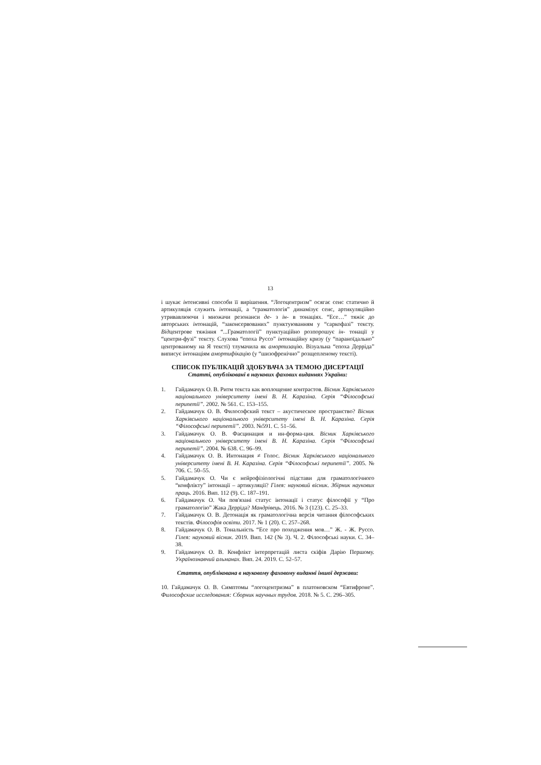13
і шукає інтенсивні способи її вирішення. “Логоцентризм” осягає сенс статично й артикуляція служить інтонації, а “граматологія” динамізує сенс, артикуляційно утривавлюючи і множачи резонанси де- з ін- в тонаціях. “Есе…” тяжіє до авторських інтонацій, “законсервованих” пунктуюванням у “саркофазі” тексту. Відцентрове тяжіння “...Граматології” пунктуаційно розпорошує ін- тонації у “центри-фузі” тексту. Слухова “епоха Руссо” інтонаційну кризу (у “параноїдально” центрованому на Я тексті) тлумачила як амортизацію. Візуальна “епоха Дерріда” виписує інтонаціям амортифікацію (у “шизофренічно” розщепленому тексті).
СПИСОК ПУБЛІКАЦІЙ ЗДОБУВАЧА ЗА ТЕМОЮ ДИСЕРТАЦІЇ
Статті, опубліковані в наукових фахових виданнях України:
1. Гайдамачук О. В. Ритм текста как воплощение контрастов. Вісник Харківського національного університету імені В. Н. Каразіна. Серія “Філософські перипетії”. 2002. № 561. С. 153–155.
2. Гайдамачук О. В. Философский текст – акустическое пространство? Вісник Харківського національного університету імені В. Н. Каразіна. Серія “Філософські перипетії”. 2003. №591. С. 51–56.
3. Гайдамачук О. В. Фасцинация и ин-форма-ция. Вісник Харківського національного університету імені В. Н. Каразіна. Серія “Філософські перипетії”. 2004. № 638. С. 96–99.
4. Гайдамачук О. В. Интонация ≠ Голос. Вісник Харківського національного університету імені В. Н. Каразіна. Серія “Філософські перипетії”. 2005. № 706. С. 50–55.
5. Гайдамачук О. Чи є нейрофізіологічні підстави для граматологічного “конфлікту” інтонації – артикуляції? Гілея: науковий вісник. Збірник наукових праць. 2016. Вип. 112 (9). С. 187–191.
6. Гайдамачук О. Чи пов'язані статус інтонації і статус філософії у “Про граматологію” Жака Дерріда? Мандрівець. 2016. № 3 (123). С. 25–33.
7. Гайдамачук О. В. Детонація як граматологічна версія читання філософських текстів. Філософія освіти. 2017. № 1 (20). С. 257–268.
8. Гайдамачук О. В. Тональність “Есе про походження мов…” Ж. - Ж. Руссо. Гілея: науковий вісник. 2019. Вип. 142 (№ 3). Ч. 2. Філософські науки. С. 34–38.
9. Гайдамачук О. В. Конфлікт інтерпретацій листа скіфів Дарію Першому. Українознавчий альманах. Вип. 24. 2019. С. 52–57.
Стаття, опублікована в науковому фаховому виданні іншої держави:
10. Гайдамачук О. В. Симптомы “логоцентризма” в платоновском “Евтифроне”. Философские исследования: Сборник научных трудов. 2018. № 5. С. 296–305.